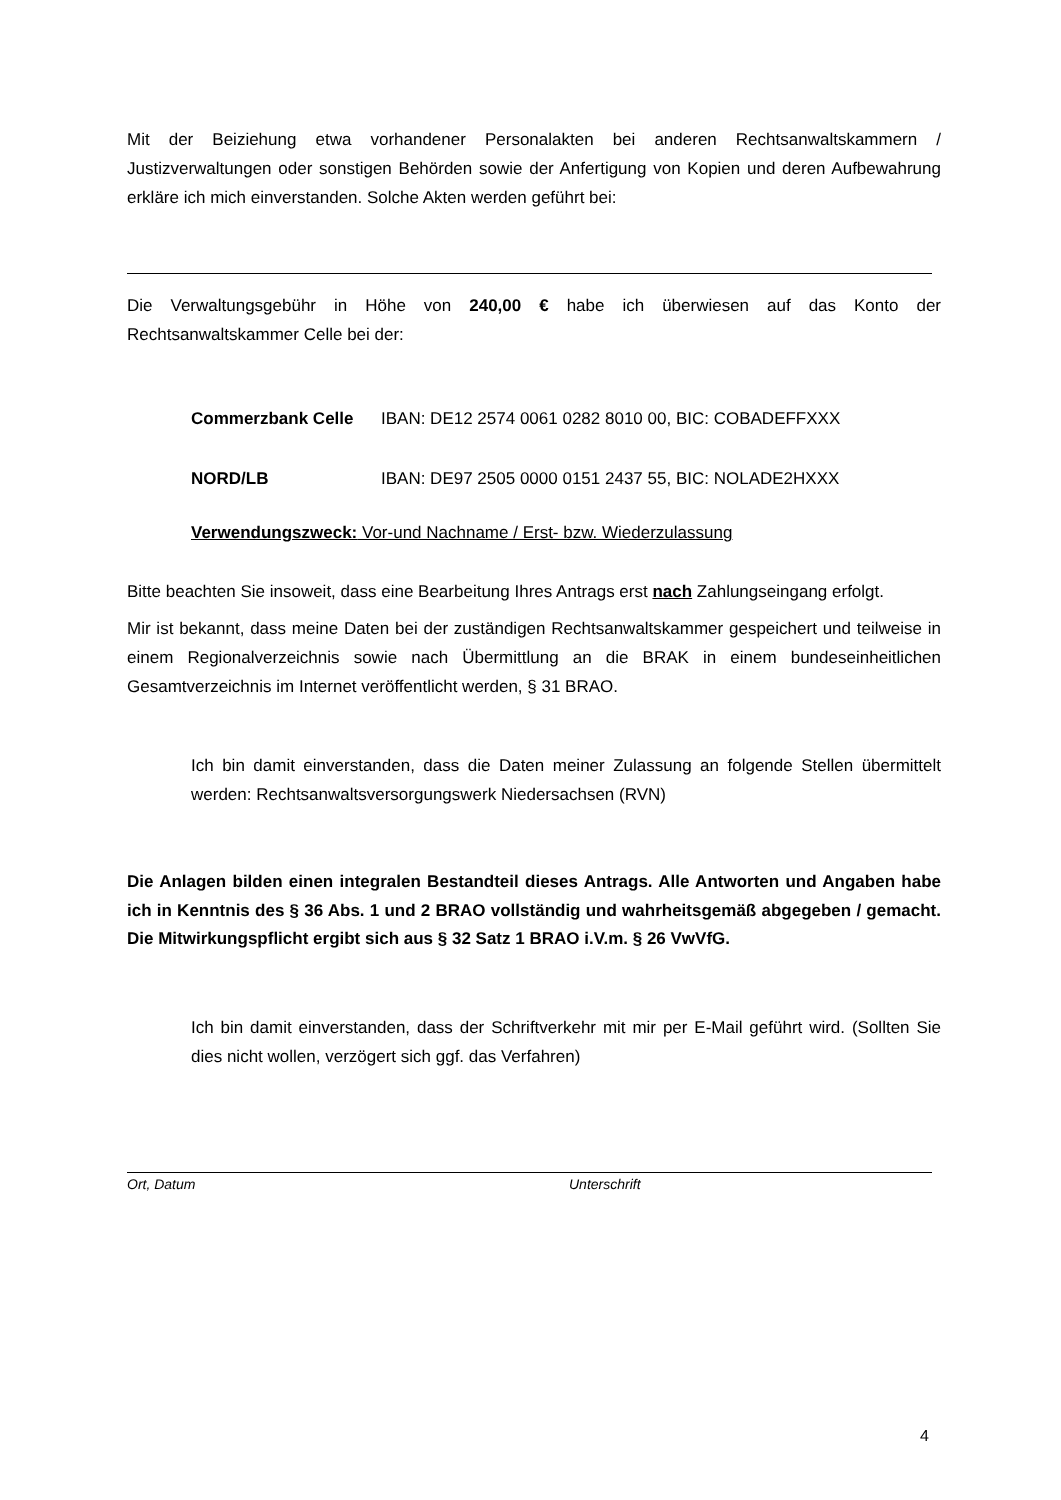Mit der Beiziehung etwa vorhandener Personalakten bei anderen Rechtsanwaltskammern / Justizverwaltungen oder sonstigen Behörden sowie der Anfertigung von Kopien und deren Aufbewahrung erkläre ich mich einverstanden. Solche Akten werden geführt bei:
Die Verwaltungsgebühr in Höhe von 240,00 € habe ich überwiesen auf das Konto der Rechtsanwaltskammer Celle bei der:
| Commerzbank Celle | IBAN: DE12 2574 0061 0282 8010 00, BIC: COBADEFFXXX |
| NORD/LB | IBAN: DE97 2505 0000 0151 2437 55, BIC: NOLADE2HXXX |
Verwendungszweck: Vor-und Nachname / Erst- bzw. Wiederzulassung
Bitte beachten Sie insoweit, dass eine Bearbeitung Ihres Antrags erst nach Zahlungseingang erfolgt.
Mir ist bekannt, dass meine Daten bei der zuständigen Rechtsanwaltskammer gespeichert und teilweise in einem Regionalverzeichnis sowie nach Übermittlung an die BRAK in einem bundeseinheitlichen Gesamtverzeichnis im Internet veröffentlicht werden, § 31 BRAO.
Ich bin damit einverstanden, dass die Daten meiner Zulassung an folgende Stellen übermittelt werden: Rechtsanwaltsversorgungswerk Niedersachsen (RVN)
Die Anlagen bilden einen integralen Bestandteil dieses Antrags. Alle Antworten und Angaben habe ich in Kenntnis des § 36 Abs. 1 und 2 BRAO vollständig und wahrheitsgemäß abgegeben / gemacht. Die Mitwirkungspflicht ergibt sich aus § 32 Satz 1 BRAO i.V.m. § 26 VwVfG.
Ich bin damit einverstanden, dass der Schriftverkehr mit mir per E-Mail geführt wird. (Sollten Sie dies nicht wollen, verzögert sich ggf. das Verfahren)
Ort, Datum Unterschrift
4